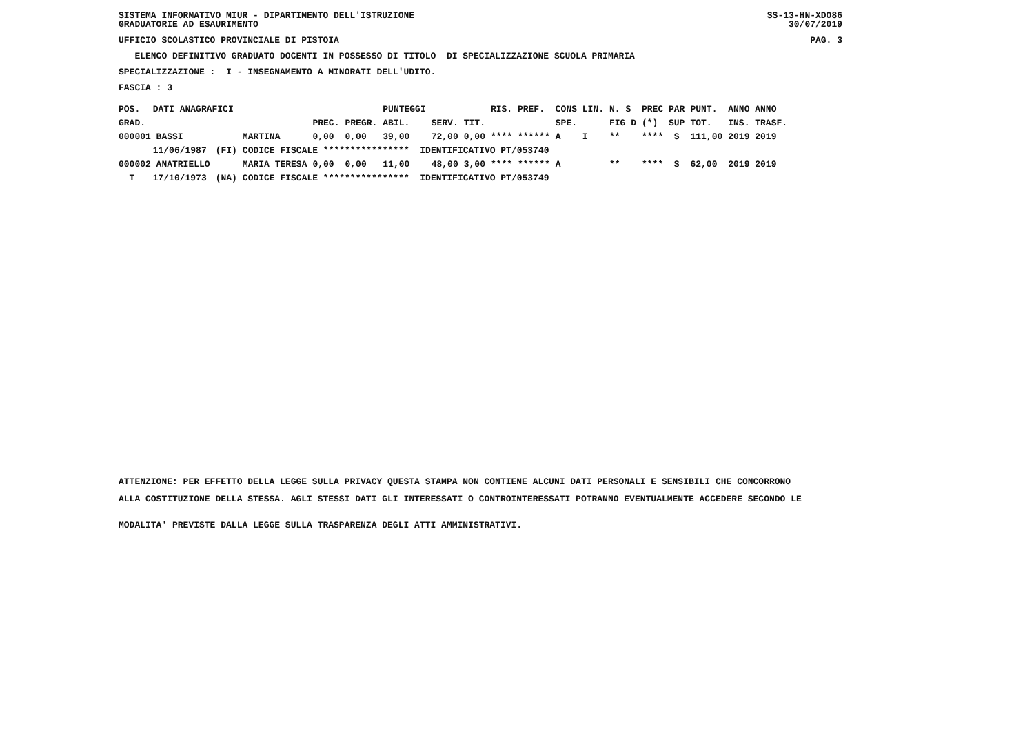SISTEMA INFORMATIVO MIUR - DIPARTIMENTO DELL'ISTRUZIONE SS-13-HN-XDO86
GRADUATORIE AD ESAURIMENTO 30/07/2019
UFFICIO SCOLASTICO PROVINCIALE DI PISTOIA PAG. 3
ELENCO DEFINITIVO GRADUATO DOCENTI IN POSSESSO DI TITOLO DI SPECIALIZZAZIONE SCUOLA PRIMARIA
SPECIALIZZAZIONE : I - INSEGNAMENTO A MINORATI DELL'UDITO.
FASCIA : 3
| POS. | DATI ANAGRAFICI | | | | | PUNTEGGI | | | RIS. PREF. | CONS LIN. | N. S | PREC PAR | PUNT. | ANNO ANNO |
| GRAD. | | | | PREC. | PREGR. | ABIL. | SERV. | TIT. | | SPE. | FIG D | (*) SUP | TOT. | INS. TRASF. |
| 000001 BASSI | | | MARTINA | 0,00 | 0,00 | 39,00 | 72,00 | 0,00 | **** ****** | A I | ** | **** S | 111,00 | 2019 2019 |
| | 11/06/1987 | (FI) | CODICE FISCALE **************** IDENTIFICATIVO PT/053740 | | | | | | | | | | | |
| 000002 ANATRIELLO | | | MARIA TERESA | 0,00 | 0,00 | 11,00 | 48,00 | 3,00 | **** ****** | A | ** | **** S | 62,00 | 2019 2019 |
| T | 17/10/1973 | (NA) | CODICE FISCALE **************** IDENTIFICATIVO PT/053749 | | | | | | | | | | | |
ATTENZIONE: PER EFFETTO DELLA LEGGE SULLA PRIVACY QUESTA STAMPA NON CONTIENE ALCUNI DATI PERSONALI E SENSIBILI CHE CONCORRONO
ALLA COSTITUZIONE DELLA STESSA. AGLI STESSI DATI GLI INTERESSATI O CONTROINTERESSATI POTRANNO EVENTUALMENTE ACCEDERE SECONDO LE
MODALITA' PREVISTE DALLA LEGGE SULLA TRASPARENZA DEGLI ATTI AMMINISTRATIVI.